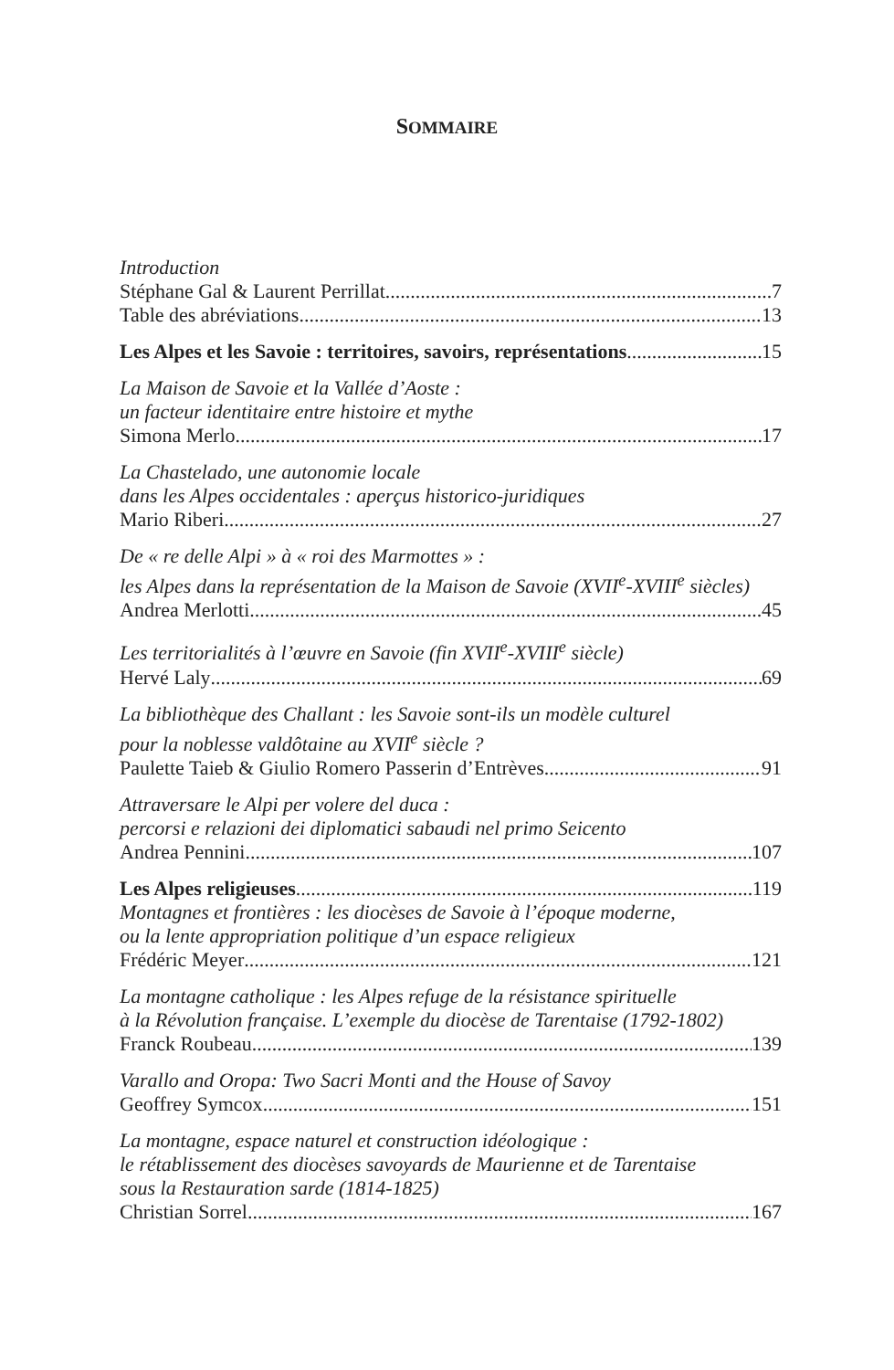SOMMAIRE
Introduction
Stéphane Gal & Laurent Perrillat 7
Table des abréviations 13
Les Alpes et les Savoie : territoires, savoirs, représentations 15
La Maison de Savoie et la Vallée d’Aoste :
un facteur identitaire entre histoire et mythe
Simona Merlo 17
La Chastelado, une autonomie locale
dans les Alpes occidentales : aperçus historico-juridiques
Mario Riberi 27
De « re delle Alpi » à « roi des Marmottes » :
les Alpes dans la représentation de la Maison de Savoie (XVII<sup>e</sup>-XVIII<sup>e</sup> siècles)
Andrea Merlotti 45
Les territorialités à l’œuvre en Savoie (fin XVII<sup>e</sup>-XVIII<sup>e</sup> siècle)
Hervé Laly 69
La bibliothèque des Challant : les Savoie sont-ils un modèle culturel
pour la noblesse valdôtaine au XVII<sup>e</sup> siècle ?
Paulette Taieb & Giulio Romero Passerin d’Entrèves 91
Attraversare le Alpi per volere del duca :
percorsi e relazioni dei diplomatici sabaudi nel primo Seicento
Andrea Pennini 107
Les Alpes religieuses 119
Montagnes et frontières : les diocèses de Savoie à l’époque moderne,
ou la lente appropriation politique d’un espace religieux
Frédéric Meyer 121
La montagne catholique : les Alpes refuge de la résistance spirituelle
à la Révolution française. L’exemple du diocèse de Tarentaise (1792-1802)
Franck Roubeau 139
Varallo and Oropa: Two Sacri Monti and the House of Savoy
Geoffrey Symcox 151
La montagne, espace naturel et construction idéologique :
le rétablissement des diocèses savoyards de Maurienne et de Tarentaise
sous la Restauration sarde (1814-1825)
Christian Sorrel 167